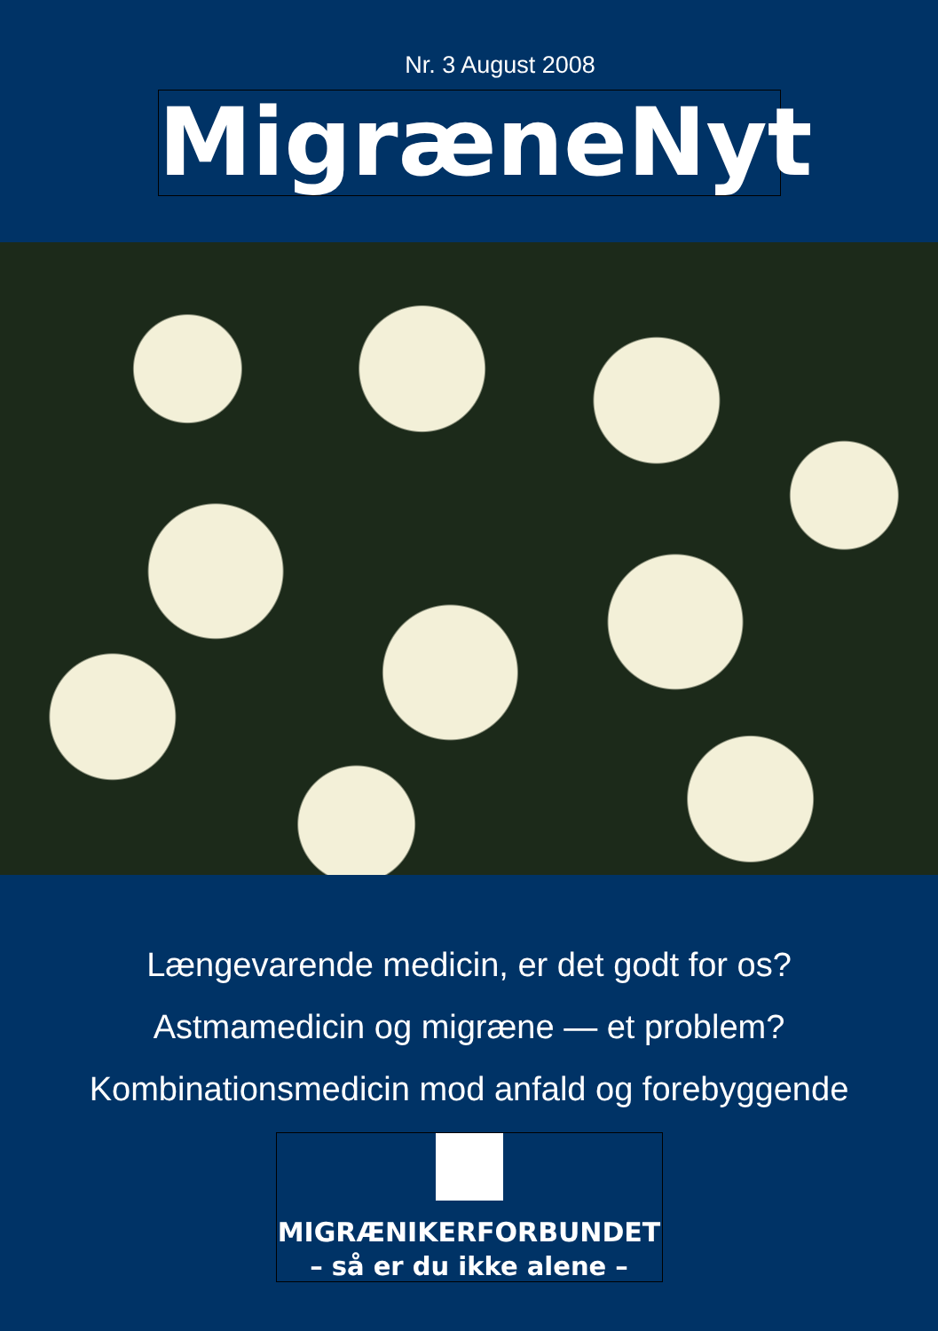Nr. 3 August 2008
MigræneNyt
Længevarende medicin, er det godt for os?
Astmamedicin og migræne — et problem?
Kombinationsmedicin mod anfald og forebyggende
MIGRÆNIKERFORBUNDET
– så er du ikke alene –